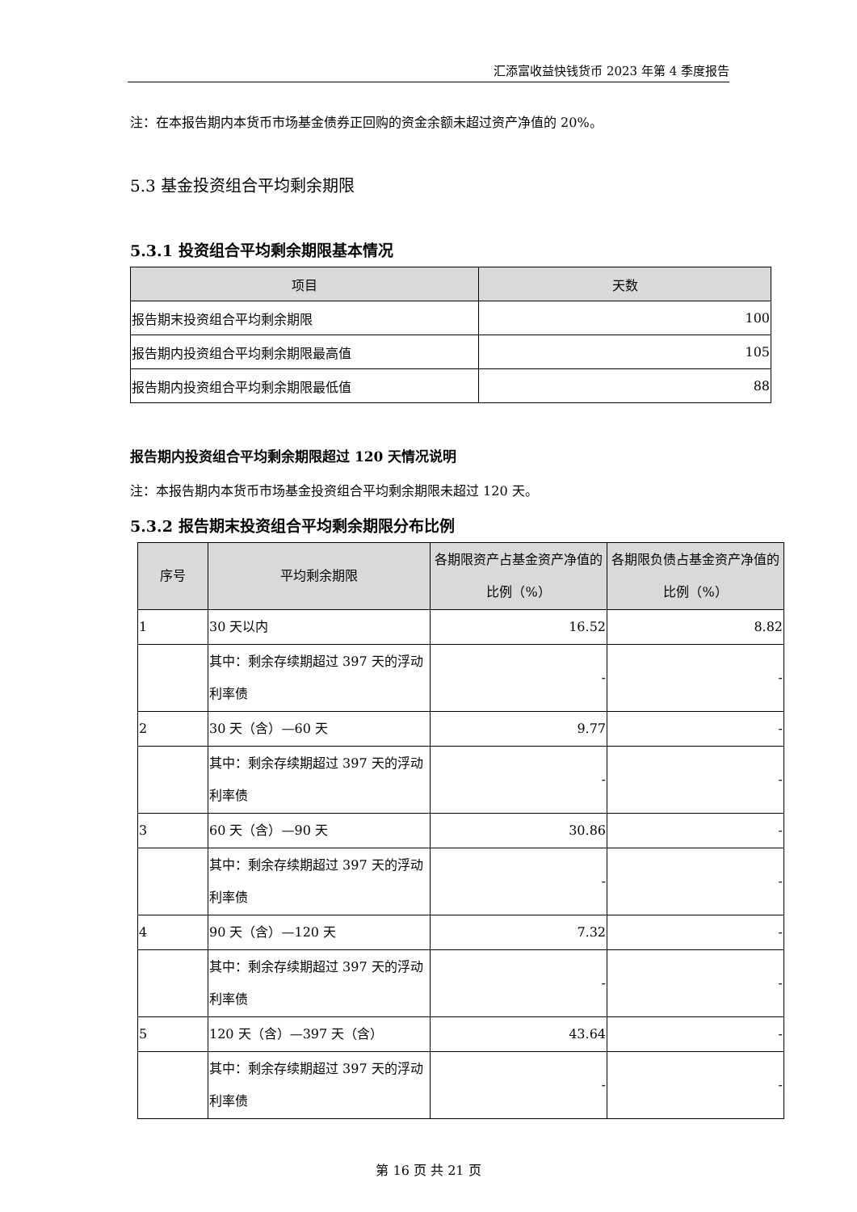汇添富收益快钱货币 2023 年第 4 季度报告
注：在本报告期内本货币市场基金债券正回购的资金余额未超过资产净值的 20%。
5.3 基金投资组合平均剩余期限
5.3.1 投资组合平均剩余期限基本情况
| 项目 | 天数 |
| --- | --- |
| 报告期末投资组合平均剩余期限 | 100 |
| 报告期内投资组合平均剩余期限最高值 | 105 |
| 报告期内投资组合平均剩余期限最低值 | 88 |
报告期内投资组合平均剩余期限超过 120 天情况说明
注：本报告期内本货币市场基金投资组合平均剩余期限未超过 120 天。
5.3.2 报告期末投资组合平均剩余期限分布比例
| 序号 | 平均剩余期限 | 各期限资产占基金资产净值的比例（%） | 各期限负债占基金资产净值的比例（%） |
| --- | --- | --- | --- |
| 1 | 30 天以内 | 16.52 | 8.82 |
| | 其中：剩余存续期超过 397 天的浮动利率债 | - | - |
| 2 | 30 天（含）—60 天 | 9.77 | - |
| | 其中：剩余存续期超过 397 天的浮动利率债 | - | - |
| 3 | 60 天（含）—90 天 | 30.86 | - |
| | 其中：剩余存续期超过 397 天的浮动利率债 | - | - |
| 4 | 90 天（含）—120 天 | 7.32 | - |
| | 其中：剩余存续期超过 397 天的浮动利率债 | - | - |
| 5 | 120 天（含）—397 天（含） | 43.64 | - |
| | 其中：剩余存续期超过 397 天的浮动利率债 | - | - |
第 16 页 共 21 页